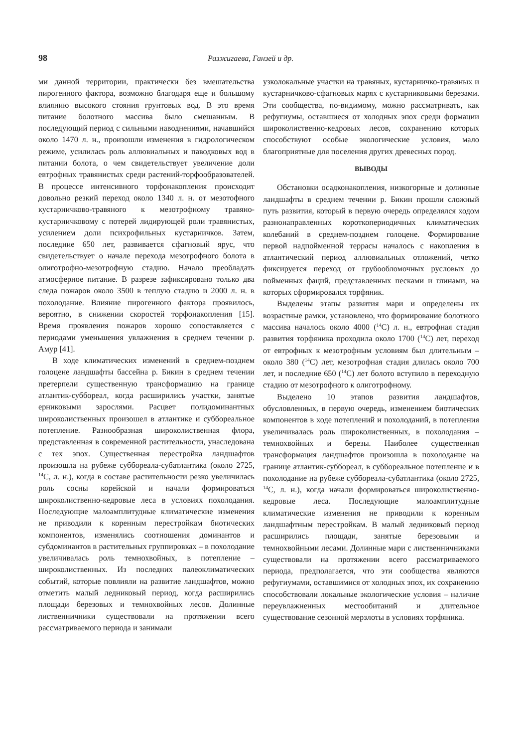98 Разжигаева, Ганзей и др.
ми данной территории, практически без вмешательства пирогенного фактора, возможно благодаря еще и большому влиянию высокого стояния грунтовых вод. В это время питание болотного массива было смешанным. В последующий период с сильными наводнениями, начавшийся около 1470 л. н., произошли изменения в гидрологическом режиме, усилилась роль аллювиальных и паводковых вод в питании болота, о чем свидетельствует увеличение доли евтрофных травянистых среди растений-торфообразователей. В процессе интенсивного торфонакопления происходит довольно резкий переход около 1340 л. н. от мезотофного кустарничково-травяного к мезотрофному травяно-кустарничковому с потерей лидирующей роли травянистых, усилением доли психрофильных кустарничков. Затем, последние 650 лет, развивается сфагновый ярус, что свидетельствует о начале перехода мезотрофного болота в олиготрофно-мезотрофную стадию. Начало преобладать атмосферное питание. В разрезе зафиксировано только два следа пожаров около 3500 в теплую стадию и 2000 л. н. в похолодание. Влияние пирогенного фактора проявилось, вероятно, в снижении скоростей торфонакопления [15]. Время проявления пожаров хорошо сопоставляется с периодами уменьшения увлажнения в среднем течении р. Амур [41].
В ходе климатических изменений в среднем-позднем голоцене ландшафты бассейна р. Бикин в среднем течении претерпели существенную трансформацию на границе атлантик-суббореал, когда расширились участки, занятые ерниковыми зарослями. Расцвет полидоминантных широколиственных произошел в атлантике и суббореальное потепление. Разнообразная широколиственная флора, представленная в современной растительности, унаследована с тех эпох. Существенная перестройка ландшафтов произошла на рубеже суббореала-субатлантика (около 2725, <sup>14</sup>C, л. н.), когда в составе растительности резко увеличилась роль сосны корейской и начали формироваться широколиственно-кедровые леса в условиях похолодания. Последующие малоамплитудные климатические изменения не приводили к коренным перестройкам биотических компонентов, изменялись соотношения доминантов и субдоминантов в растительных группировках – в похолодание увеличивалась роль темнохвойных, в потепление – широколиственных. Из последних палеоклиматических событий, которые повлияли на развитие ландшафтов, можно отметить малый ледниковый период, когда расширились площади березовых и темнохвойных лесов. Долинные лиственничники существовали на протяжении всего рассматриваемого периода и занимали
узколокальные участки на травяных, кустарничко-травяных и кустарничково-сфагновых марях с кустарниковыми березами. Эти сообщества, по-видимому, можно рассматривать, как рефугиумы, оставшиеся от холодных эпох среди формации широколиственно-кедровых лесов, сохранению которых способствуют особые экологические условия, мало благоприятные для поселения других древесных пород.
ВЫВОДЫ
Обстановки осадконакопления, низкогорные и долинные ландшафты в среднем течении р. Бикин прошли сложный путь развития, который в первую очередь определялся ходом разнонаправленных короткопериодичных климатических колебаний в среднем-позднем голоцене. Формирование первой надпойменной террасы началось с накопления в атлантический период аллювиальных отложений, четко фиксируется переход от грубообломочных русловых до пойменных фаций, представленных песками и глинами, на которых сформировался торфяник.
Выделены этапы развития мари и определены их возрастные рамки, установлено, что формирование болотного массива началось около 4000 (<sup>14</sup>C) л. н., евтрофная стадия развития торфяника проходила около 1700 (<sup>14</sup>C) лет, переход от евтрофных к мезотрофным условиям был длительным – около 380 (<sup>14</sup>C) лет, мезотрофная стадия длилась около 700 лет, и последние 650 (<sup>14</sup>C) лет болото вступило в переходную стадию от мезотрофного к олиготрофному.
Выделено 10 этапов развития ландшафтов, обусловленных, в первую очередь, изменением биотических компонентов в ходе потеплений и похолоданий, в потепления увеличивалась роль широколиственных, в похолодания – темнохвойных и березы. Наиболее существенная трансформация ландшафтов произошла в похолодание на границе атлантик-суббореал, в суббореальное потепление и в похолодание на рубеже суббореала-субатлантика (около 2725, <sup>14</sup>C, л. н.), когда начали формироваться широколиственно-кедровые леса. Последующие малоамплитудные климатические изменения не приводили к коренным ландшафтным перестройкам. В малый ледниковый период расширились площади, занятые березовыми и темнохвойными лесами. Долинные мари с лиственничниками существовали на протяжении всего рассматриваемого периода, предполагается, что эти сообщества являются рефугиумами, оставшимися от холодных эпох, их сохранению способствовали локальные экологические условия – наличие переувлажненных местообитаний и длительное существование сезонной мерзлоты в условиях торфяника.